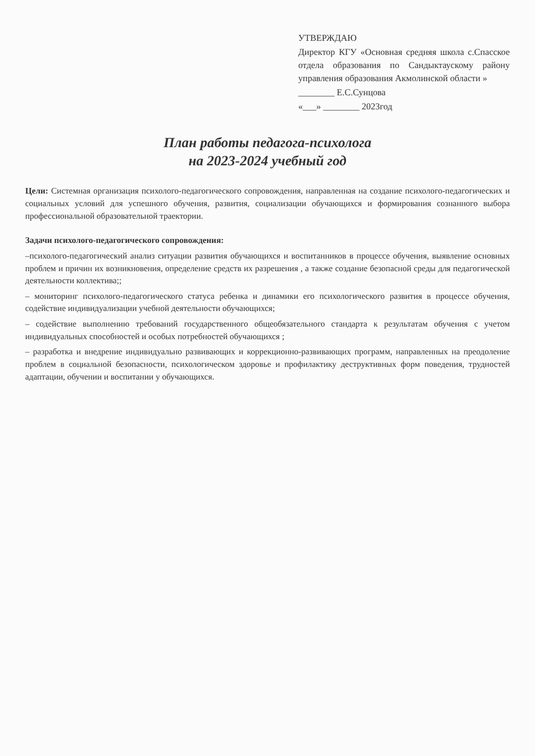УТВЕРЖДАЮ
Директор КГУ «Основная средняя школа с.Спасское отдела образования по Сандыктаускому району управления образования Акмолинской области »
________ Е.С.Сунцова
«___» ________ 2023год
План работы педагога-психолога
на 2023-2024 учебный год
Цели: Системная организация психолого-педагогического сопровождения, направленная на создание психолого-педагогических и социальных условий для успешного обучения, развития, социализации обучающихся и формирования сознанного выбора профессиональной образовательной траектории.
Задачи психолого-педагогического сопровождения:
–психолого-педагогический анализ ситуации развития обучающихся и воспитанников в процессе обучения, выявление основных проблем и причин их возникновения, определение средств их разрешения , а также создание безопасной среды для педагогической деятельности коллектива;;
– мониторинг психолого-педагогического статуса ребенка и динамики его психологического развития в процессе обучения, содействие индивидуализации учебной деятельности обучающихся;
– содействие выполнению требований государственного общеобязательного стандарта к результатам обучения с учетом индивидуальных способностей и особых потребностей обучающихся ;
– разработка и внедрение индивидуально развивающих и коррекционно-развивающих программ, направленных на преодоление проблем в социальной безопасности, психологическом здоровье и профилактику деструктивных форм поведения, трудностей адаптации, обучении и воспитании у обучающихся.